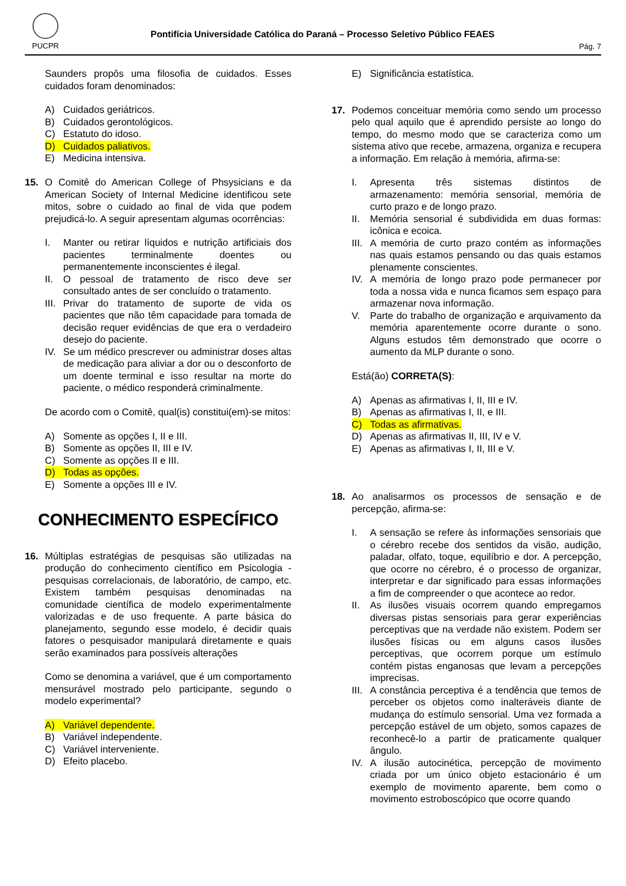PUCPR
Pontifícia Universidade Católica do Paraná – Processo Seletivo Público FEAES
Pág. 7
Saunders propôs uma filosofia de cuidados. Esses cuidados foram denominados:
A) Cuidados geriátricos.
B) Cuidados gerontológicos.
C) Estatuto do idoso.
D) Cuidados paliativos.
E) Medicina intensiva.
15. O Comitê do American College of Phsysicians e da American Society of Internal Medicine identificou sete mitos, sobre o cuidado ao final de vida que podem prejudicá-lo. A seguir apresentam algumas ocorrências:
I. Manter ou retirar líquidos e nutrição artificiais dos pacientes terminalmente doentes ou permanentemente inconscientes é ilegal.
II. O pessoal de tratamento de risco deve ser consultado antes de ser concluído o tratamento.
III. Privar do tratamento de suporte de vida os pacientes que não têm capacidade para tomada de decisão requer evidências de que era o verdadeiro desejo do paciente.
IV. Se um médico prescrever ou administrar doses altas de medicação para aliviar a dor ou o desconforto de um doente terminal e isso resultar na morte do paciente, o médico responderá criminalmente.
De acordo com o Comitê, qual(is) constitui(em)-se mitos:
A) Somente as opções I, II e III.
B) Somente as opções II, III e IV.
C) Somente as opções II e III.
D) Todas as opções.
E) Somente a opções III e IV.
CONHECIMENTO ESPECÍFICO
16. Múltiplas estratégias de pesquisas são utilizadas na produção do conhecimento científico em Psicologia - pesquisas correlacionais, de laboratório, de campo, etc. Existem também pesquisas denominadas na comunidade científica de modelo experimentalmente valorizadas e de uso frequente. A parte básica do planejamento, segundo esse modelo, é decidir quais fatores o pesquisador manipulará diretamente e quais serão examinados para possíveis alterações
Como se denomina a variável, que é um comportamento mensurável mostrado pelo participante, segundo o modelo experimental?
A) Variável dependente.
B) Variável independente.
C) Variável interveniente.
D) Efeito placebo.
E) Significância estatística.
17. Podemos conceituar memória como sendo um processo pelo qual aquilo que é aprendido persiste ao longo do tempo, do mesmo modo que se caracteriza como um sistema ativo que recebe, armazena, organiza e recupera a informação. Em relação à memória, afirma-se:
I. Apresenta três sistemas distintos de armazenamento: memória sensorial, memória de curto prazo e de longo prazo.
II. Memória sensorial é subdividida em duas formas: icônica e ecoica.
III. A memória de curto prazo contém as informações nas quais estamos pensando ou das quais estamos plenamente conscientes.
IV. A memória de longo prazo pode permanecer por toda a nossa vida e nunca ficamos sem espaço para armazenar nova informação.
V. Parte do trabalho de organização e arquivamento da memória aparentemente ocorre durante o sono. Alguns estudos têm demonstrado que ocorre o aumento da MLP durante o sono.
Está(ão) CORRETA(S):
A) Apenas as afirmativas I, II, III e IV.
B) Apenas as afirmativas I, II, e III.
C) Todas as afirmativas.
D) Apenas as afirmativas II, III, IV e V.
E) Apenas as afirmativas I, II, III e V.
18. Ao analisarmos os processos de sensação e de percepção, afirma-se:
I. A sensação se refere às informações sensoriais que o cérebro recebe dos sentidos da visão, audição, paladar, olfato, toque, equilíbrio e dor. A percepção, que ocorre no cérebro, é o processo de organizar, interpretar e dar significado para essas informações a fim de compreender o que acontece ao redor.
II. As ilusões visuais ocorrem quando empregamos diversas pistas sensoriais para gerar experiências perceptivas que na verdade não existem. Podem ser ilusões físicas ou em alguns casos ilusões perceptivas, que ocorrem porque um estímulo contém pistas enganosas que levam a percepções imprecisas.
III. A constância perceptiva é a tendência que temos de perceber os objetos como inalteráveis diante de mudança do estímulo sensorial. Uma vez formada a percepção estável de um objeto, somos capazes de reconhecê-lo a partir de praticamente qualquer ângulo.
IV. A ilusão autocinética, percepção de movimento criada por um único objeto estacionário é um exemplo de movimento aparente, bem como o movimento estroboscópico que ocorre quando